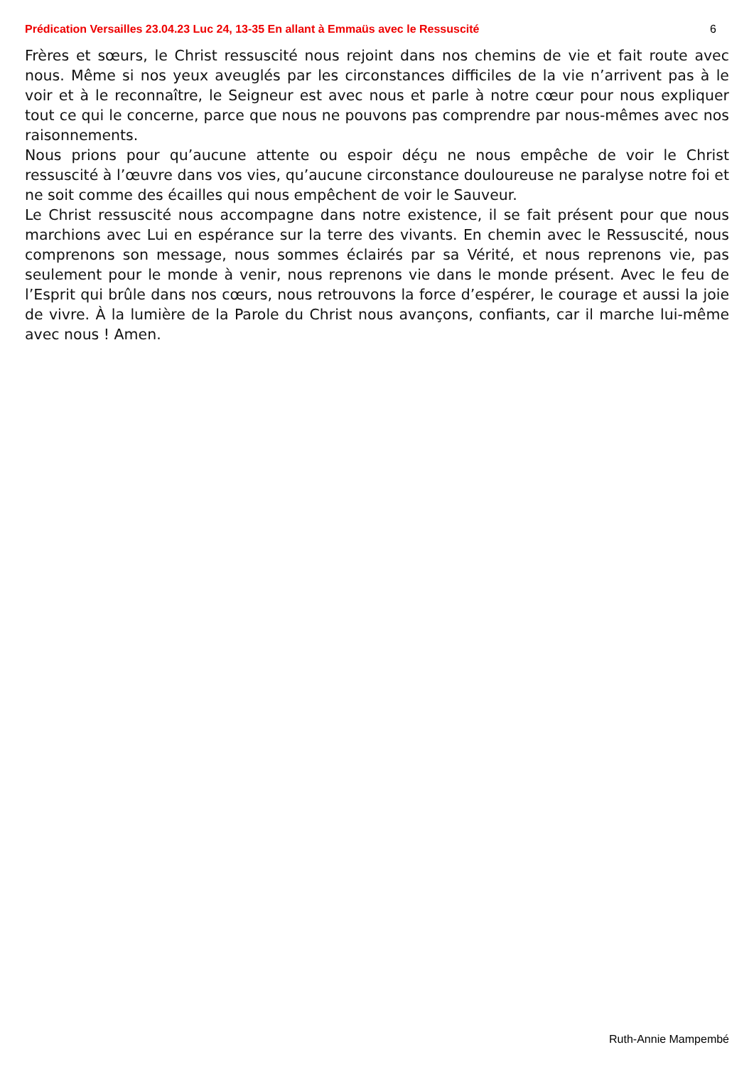Prédication Versailles 23.04.23 Luc 24, 13-35 En allant à Emmaüs avec le Ressuscité 6
Frères et sœurs, le Christ ressuscité nous rejoint dans nos chemins de vie et fait route avec nous. Même si nos yeux aveuglés par les circonstances difficiles de la vie n’arrivent pas à le voir et à le reconnaître, le Seigneur est avec nous et parle à notre cœur pour nous expliquer tout ce qui le concerne, parce que nous ne pouvons pas comprendre par nous-mêmes avec nos raisonnements.
Nous prions pour qu’aucune attente ou espoir déçu ne nous empêche de voir le Christ ressuscité à l’œuvre dans vos vies, qu’aucune circonstance douloureuse ne paralyse notre foi et ne soit comme des écailles qui nous empêchent de voir le Sauveur.
Le Christ ressuscité nous accompagne dans notre existence, il se fait présent pour que nous marchions avec Lui en espérance sur la terre des vivants. En chemin avec le Ressuscité, nous comprenons son message, nous sommes éclairés par sa Vérité, et nous reprenons vie, pas seulement pour le monde à venir, nous reprenons vie dans le monde présent. Avec le feu de l’Esprit qui brûle dans nos cœurs, nous retrouvons la force d’espérer, le courage et aussi la joie de vivre. À la lumière de la Parole du Christ nous avançons, confiants, car il marche lui-même avec nous ! Amen.
Ruth-Annie Mampembé